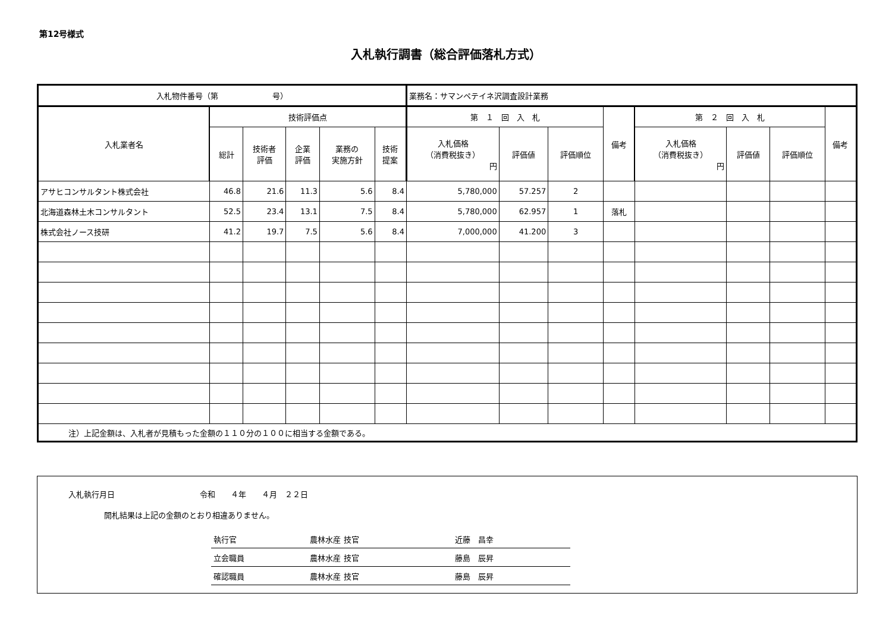第12号様式
入札執行調書（総合評価落札方式）
| 入札物件番号（第 号） | | | | | | 業務名：サマンペテイネ沢調査設計業務 | | | | | | | |
| 入札業者名 | 技術評価点 | | | | | 第 １ 回 入 札 | | | 備考 | 第 ２ 回 入 札 | | | 備考 |
| | | | | | | 入札価格 （消費税抜き） 円 | 評価値 | 評価順位 | | 入札価格 （消費税抜き） 円 | 評価値 | 評価順位 | |
| | 総計 | 技術者 評価 | 企業 評価 | 業務の 実施方針 | 技術 提案 | | | | | | | | |
| アサヒコンサルタント株式会社 | 46.8 | 21.6 | 11.3 | 5.6 | 8.4 | 5,780,000 | 57.257 | 2 | | | | | |
| 北海道森林土木コンサルタント | 52.5 | 23.4 | 13.1 | 7.5 | 8.4 | 5,780,000 | 62.957 | 1 | 落札 | | | | |
| 株式会社ノース技研 | 41.2 | 19.7 | 7.5 | 5.6 | 8.4 | 7,000,000 | 41.200 | 3 | | | | | |
| 注）上記金額は、入札者が見積もった金額の１１０分の１００に相当する金額である。 | | | | | | | | | | | | | |
入札執行月日　　　　　　　　　　　令和　　４年　　４月　２２日
開札結果は上記の金額のとおり相違ありません。
| 執行官 | 農林水産 技官 | 近藤 昌幸 |
| 立会職員 | 農林水産 技官 | 藤島 辰昇 |
| 確認職員 | 農林水産 技官 | 藤島 辰昇 |